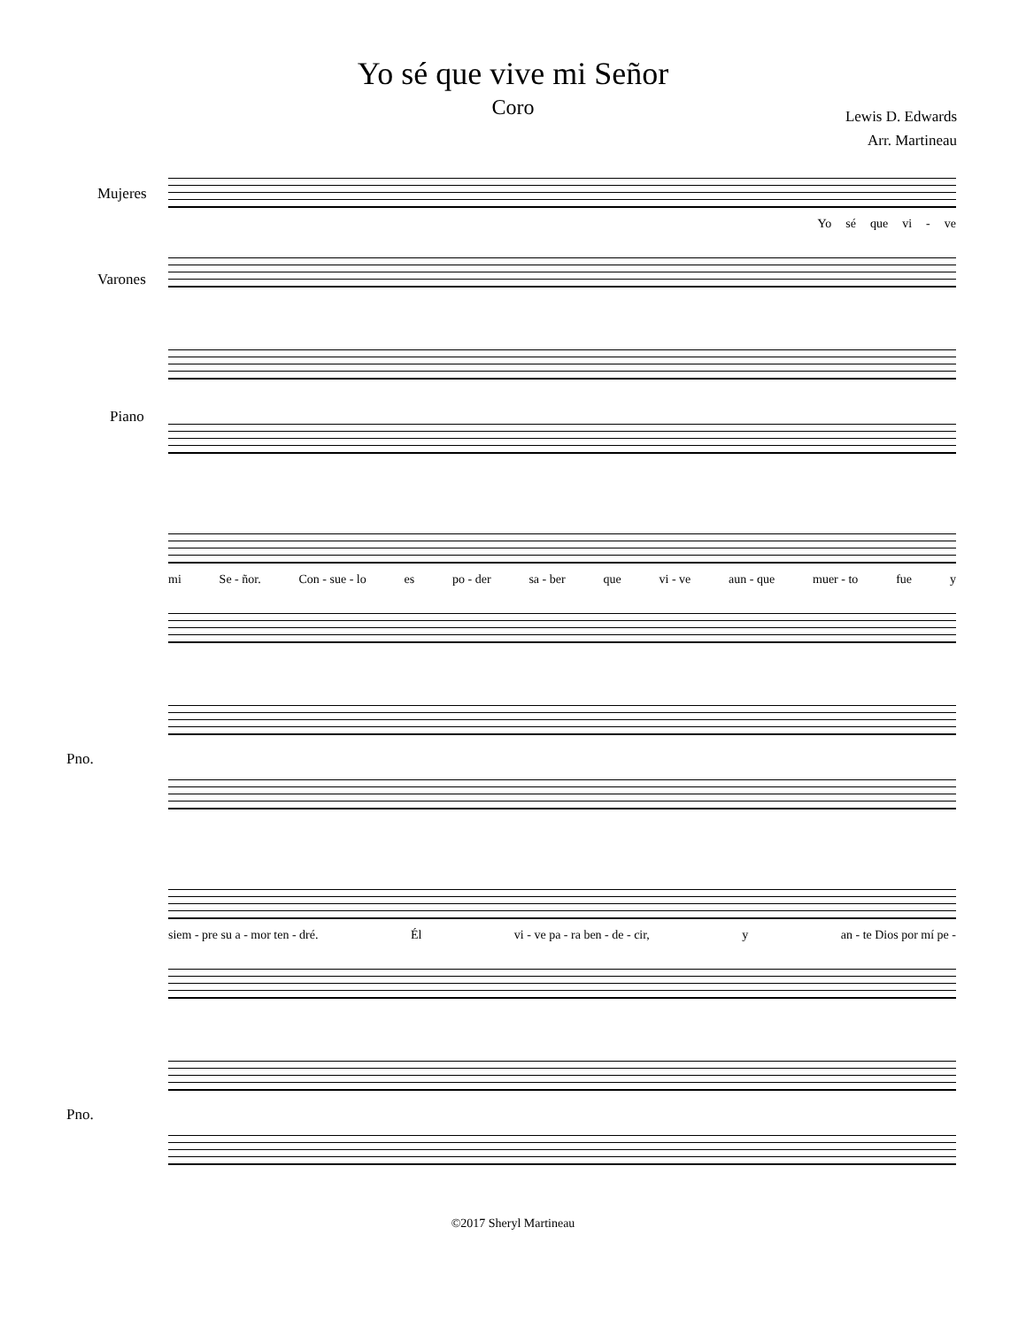Yo sé que vive mi Señor
Coro
Lewis D. Edwards
Arr. Martineau
Mujeres
Yo sé que vi - ve
Varones
Piano
mi Se - ñor. Con - sue - lo es po - der sa - ber que vi - ve aun - que muer - to fue y
Pno.
siem - pre su a - mor ten - dré. Él vi - ve pa - ra ben - de - cir, y an - te Dios por mí pe -
Pno.
©2017 Sheryl Martineau